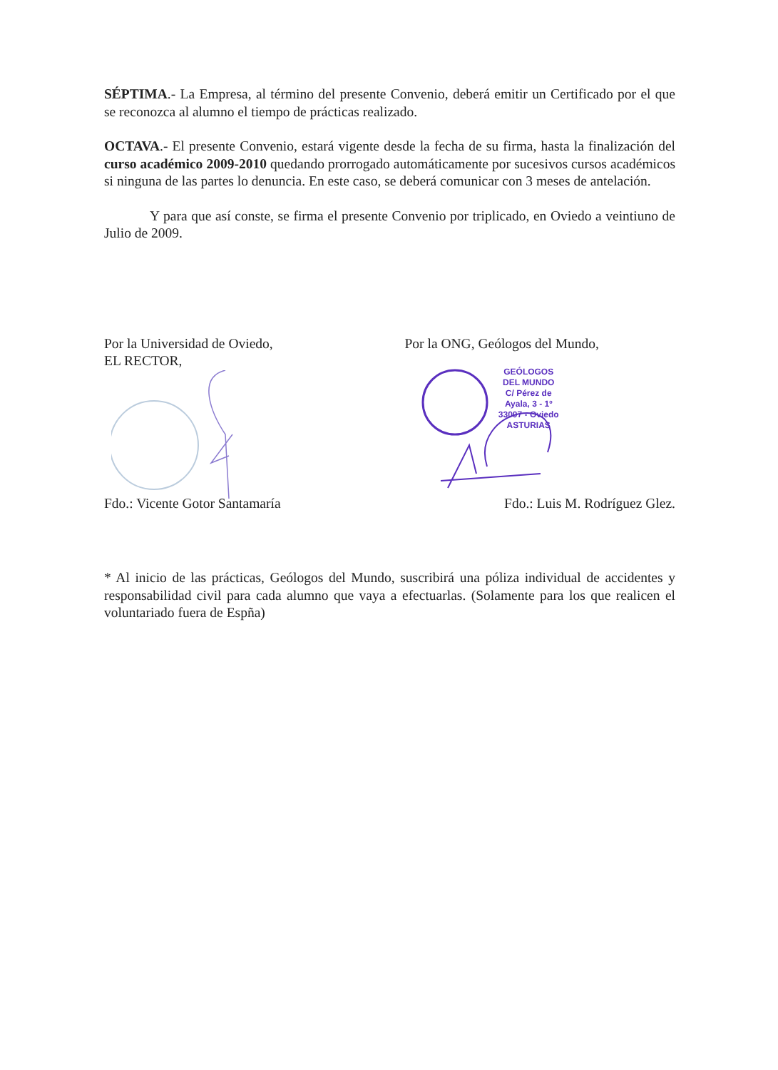SÉPTIMA.- La Empresa, al término del presente Convenio, deberá emitir un Certificado por el que se reconozca al alumno el tiempo de prácticas realizado.
OCTAVA.- El presente Convenio, estará vigente desde la fecha de su firma, hasta la finalización del curso académico 2009-2010 quedando prorrogado automáticamente por sucesivos cursos académicos si ninguna de las partes lo denuncia. En este caso, se deberá comunicar con 3 meses de antelación.
Y para que así conste, se firma el presente Convenio por triplicado, en Oviedo a veintiuno de Julio de 2009.
Por la Universidad de Oviedo,
EL RECTOR,
Por la ONG, Geólogos del Mundo,
GEÓLOGOS DEL MUNDO
C/ Pérez de Ayala, 3 - 1º
33007 - Oviedo
ASTURIAS
Fdo.: Vicente Gotor Santamaría Fdo.: Luis M. Rodríguez Glez.
* Al inicio de las prácticas, Geólogos del Mundo, suscribirá una póliza individual de accidentes y responsabilidad civil para cada alumno que vaya a efectuarlas. (Solamente para los que realicen el voluntariado fuera de Espña)